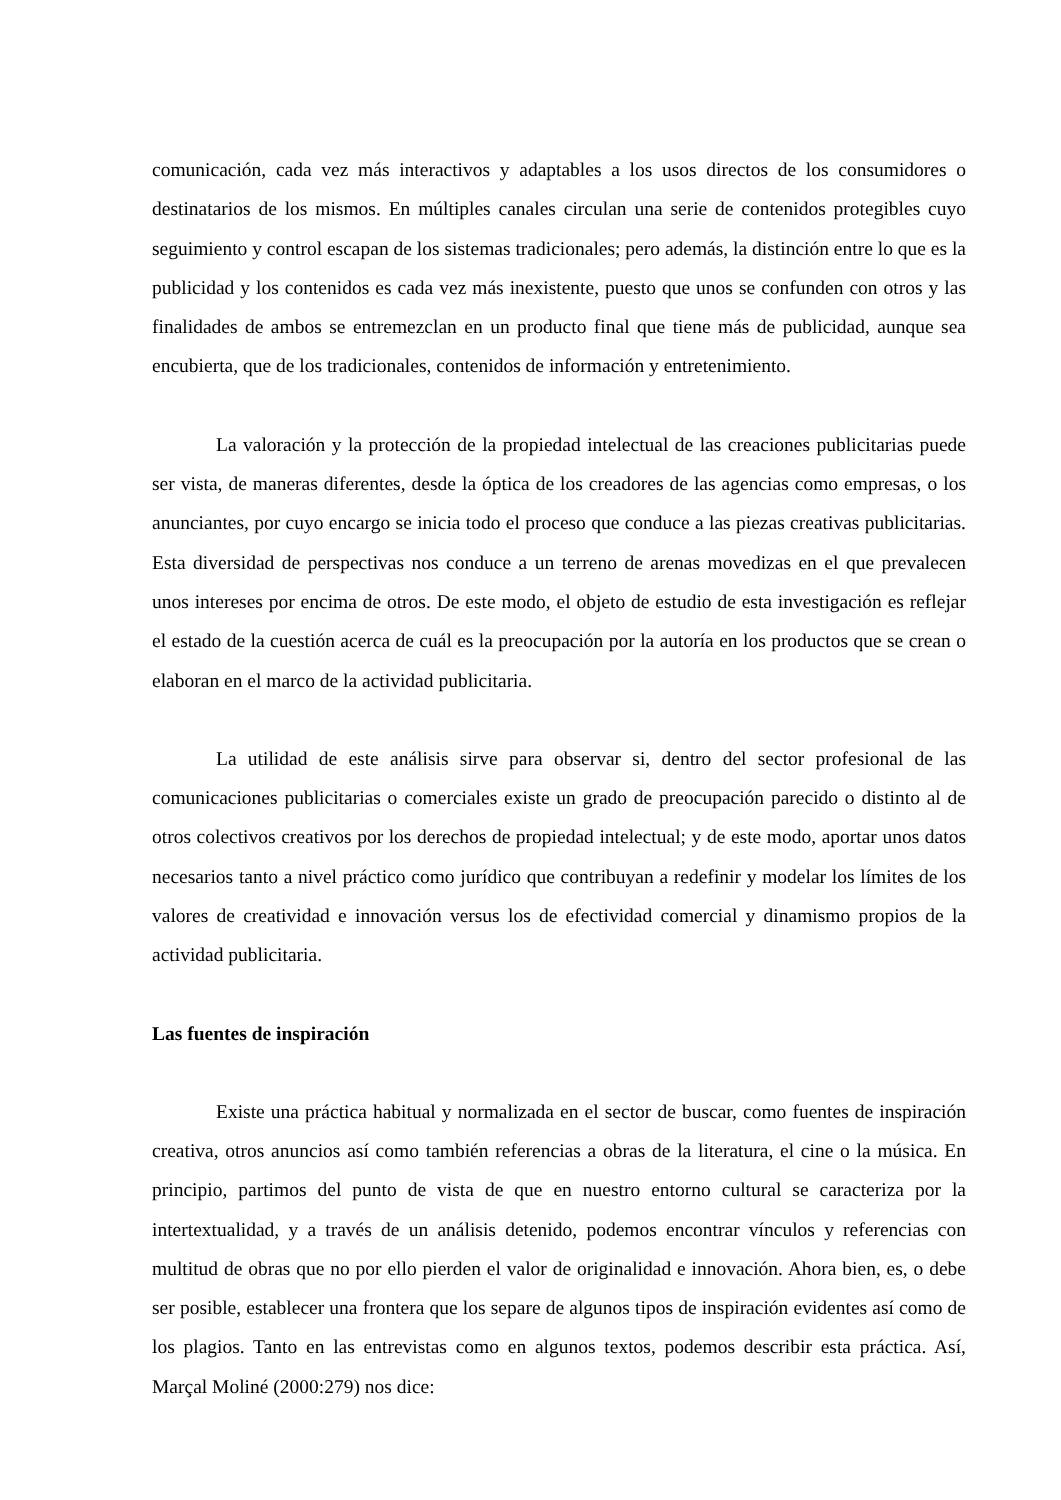comunicación, cada vez más interactivos y adaptables a los usos directos de los consumidores o destinatarios de los mismos. En múltiples canales circulan una serie de contenidos protegibles cuyo seguimiento y control escapan de los sistemas tradicionales; pero además, la distinción entre lo que es la publicidad y los contenidos es cada vez más inexistente, puesto que unos se confunden con otros y las finalidades de ambos se entremezclan en un producto final que tiene más de publicidad, aunque sea encubierta, que de los tradicionales, contenidos de información y entretenimiento.
La valoración y la protección de la propiedad intelectual de las creaciones publicitarias puede ser vista, de maneras diferentes, desde la óptica de los creadores de las agencias como empresas, o los anunciantes, por cuyo encargo se inicia todo el proceso que conduce a las piezas creativas publicitarias. Esta diversidad de perspectivas nos conduce a un terreno de arenas movedizas en el que prevalecen unos intereses por encima de otros. De este modo, el objeto de estudio de esta investigación es reflejar el estado de la cuestión acerca de cuál es la preocupación por la autoría en los productos que se crean o elaboran en el marco de la actividad publicitaria.
La utilidad de este análisis sirve para observar si, dentro del sector profesional de las comunicaciones publicitarias o comerciales existe un grado de preocupación parecido o distinto al de otros colectivos creativos por los derechos de propiedad intelectual; y de este modo, aportar unos datos necesarios tanto a nivel práctico como jurídico que contribuyan a redefinir y modelar los límites de los valores de creatividad e innovación versus los de efectividad comercial y dinamismo propios de la actividad publicitaria.
Las fuentes de inspiración
Existe una práctica habitual y normalizada en el sector de buscar, como fuentes de inspiración creativa, otros anuncios así como también referencias a obras de la literatura, el cine o la música. En principio, partimos del punto de vista de que en nuestro entorno cultural se caracteriza por la intertextualidad, y a través de un análisis detenido, podemos encontrar vínculos y referencias con multitud de obras que no por ello pierden el valor de originalidad e innovación. Ahora bien, es, o debe ser posible, establecer una frontera que los separe de algunos tipos de inspiración evidentes así como de los plagios. Tanto en las entrevistas como en algunos textos, podemos describir esta práctica. Así, Marçal Moliné (2000:279) nos dice: